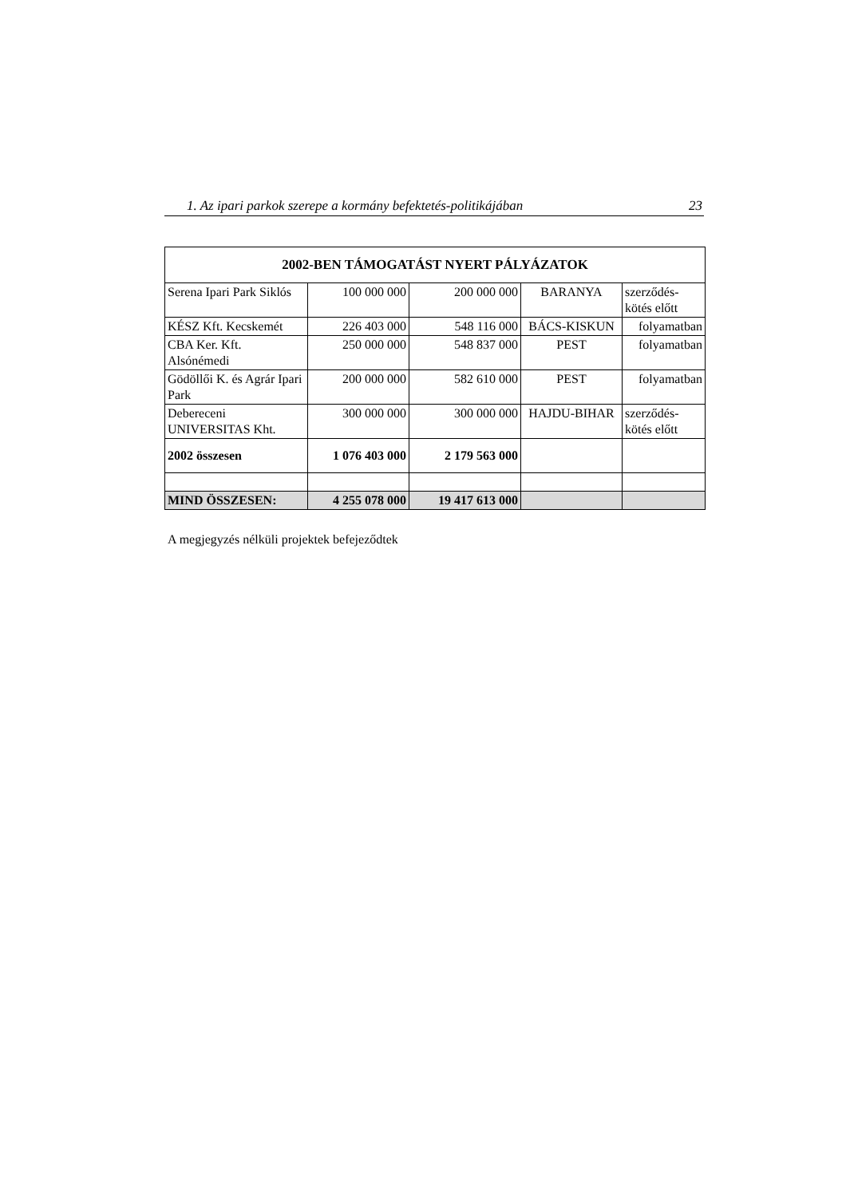1. Az ipari parkok szerepe a kormány befektetés-politikájában 23
| 2002-BEN TÁMOGATÁST NYERT PÁLYÁZATOK | | | | |
| --- | --- | --- | --- | --- |
| Serena Ipari Park Siklós | 100 000 000 | 200 000 000 | BARANYA | szerződés- kötés előtt |
| KÉSZ Kft. Kecskemét | 226 403 000 | 548 116 000 | BÁCS-KISKUN | folyamatban |
| CBA Ker. Kft. Alsónémedi | 250 000 000 | 548 837 000 | PEST | folyamatban |
| Gödöllői K. és Agrár Ipari Park | 200 000 000 | 582 610 000 | PEST | folyamatban |
| Debereceni UNIVERSITAS Kht. | 300 000 000 | 300 000 000 | HAJDU-BIHAR | szerződés- kötés előtt |
| 2002 összesen | 1 076 403 000 | 2 179 563 000 | | |
| MIND ÖSSZESEN: | 4 255 078 000 | 19 417 613 000 | | |
A megjegyzés nélküli projektek befejeződtek